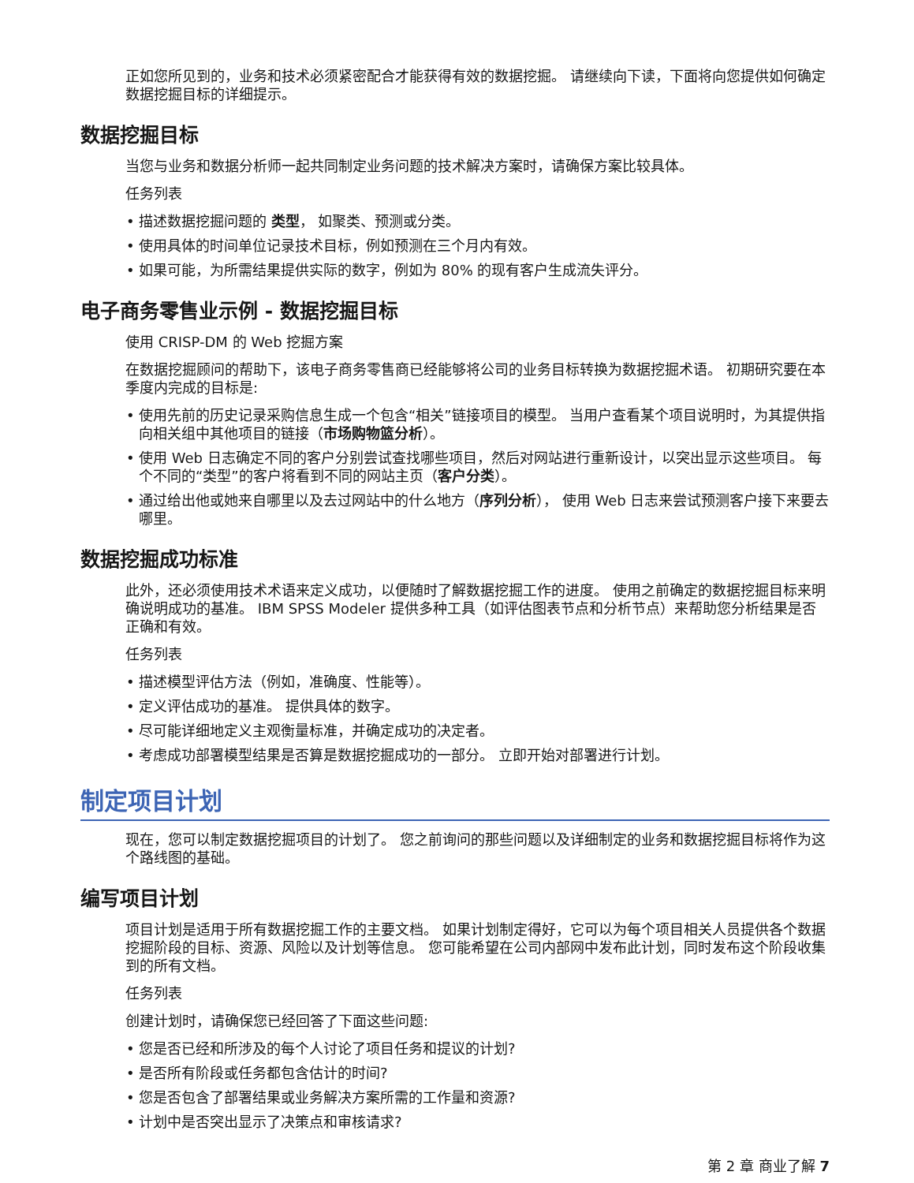正如您所见到的，业务和技术必须紧密配合才能获得有效的数据挖掘。 请继续向下读，下面将向您提供如何确定数据挖掘目标的详细提示。
数据挖掘目标
当您与业务和数据分析师一起共同制定业务问题的技术解决方案时，请确保方案比较具体。
任务列表
描述数据挖掘问题的 类型， 如聚类、预测或分类。
使用具体的时间单位记录技术目标，例如预测在三个月内有效。
如果可能，为所需结果提供实际的数字，例如为 80% 的现有客户生成流失评分。
电子商务零售业示例 - 数据挖掘目标
使用 CRISP-DM 的 Web 挖掘方案
在数据挖掘顾问的帮助下，该电子商务零售商已经能够将公司的业务目标转换为数据挖掘术语。 初期研究要在本季度内完成的目标是:
使用先前的历史记录采购信息生成一个包含“相关”链接项目的模型。 当用户查看某个项目说明时，为其提供指向相关组中其他项目的链接（市场购物篮分析）。
使用 Web 日志确定不同的客户分别尝试查找哪些项目，然后对网站进行重新设计，以突出显示这些项目。 每个不同的“类型”的客户将看到不同的网站主页（客户分类）。
通过给出他或她来自哪里以及去过网站中的什么地方（序列分析）， 使用 Web 日志来尝试预测客户接下来要去哪里。
数据挖掘成功标准
此外，还必须使用技术术语来定义成功，以便随时了解数据挖掘工作的进度。 使用之前确定的数据挖掘目标来明确说明成功的基准。 IBM SPSS Modeler 提供多种工具（如评估图表节点和分析节点）来帮助您分析结果是否正确和有效。
任务列表
描述模型评估方法（例如，准确度、性能等）。
定义评估成功的基准。 提供具体的数字。
尽可能详细地定义主观衡量标准，并确定成功的决定者。
考虑成功部署模型结果是否算是数据挖掘成功的一部分。 立即开始对部署进行计划。
制定项目计划
现在，您可以制定数据挖掘项目的计划了。 您之前询问的那些问题以及详细制定的业务和数据挖掘目标将作为这个路线图的基础。
编写项目计划
项目计划是适用于所有数据挖掘工作的主要文档。 如果计划制定得好，它可以为每个项目相关人员提供各个数据挖掘阶段的目标、资源、风险以及计划等信息。 您可能希望在公司内部网中发布此计划，同时发布这个阶段收集到的所有文档。
任务列表
创建计划时，请确保您已经回答了下面这些问题:
您是否已经和所涉及的每个人讨论了项目任务和提议的计划?
是否所有阶段或任务都包含估计的时间?
您是否包含了部署结果或业务解决方案所需的工作量和资源?
计划中是否突出显示了决策点和审核请求?
第 2 章 商业了解 7